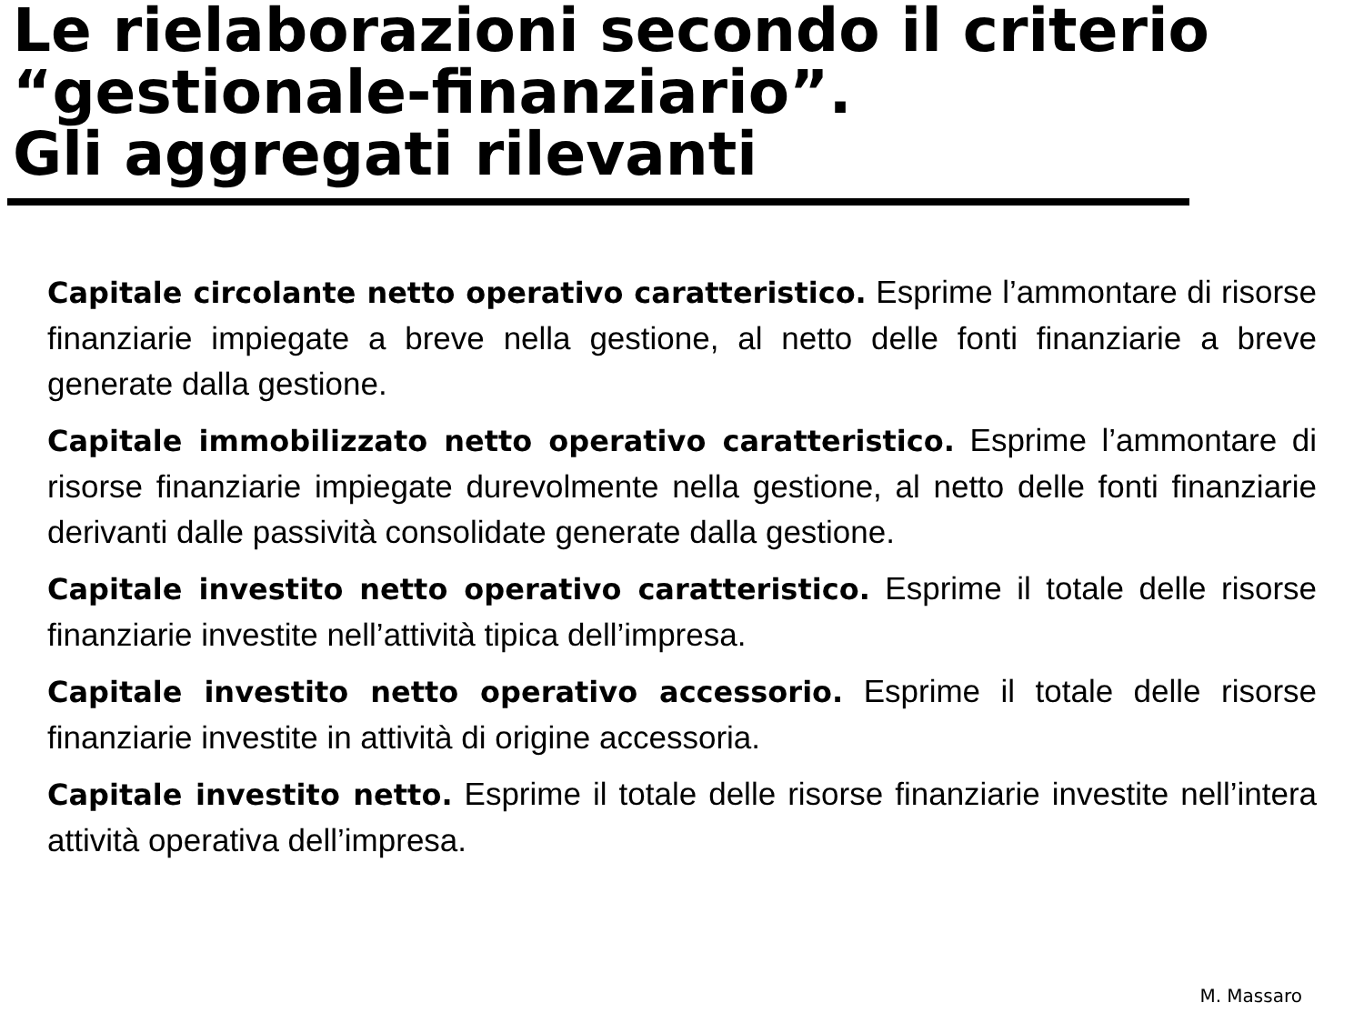Le rielaborazioni secondo il criterio “gestionale-finanziario”.
Gli aggregati rilevanti
Capitale circolante netto operativo caratteristico. Esprime l’ammontare di risorse finanziarie impiegate a breve nella gestione, al netto delle fonti finanziarie a breve generate dalla gestione.
Capitale immobilizzato netto operativo caratteristico. Esprime l’ammontare di risorse finanziarie impiegate durevolmente nella gestione, al netto delle fonti finanziarie derivanti dalle passività consolidate generate dalla gestione.
Capitale investito netto operativo caratteristico. Esprime il totale delle risorse finanziarie investite nell’attività tipica dell’impresa.
Capitale investito netto operativo accessorio. Esprime il totale delle risorse finanziarie investite in attività di origine accessoria.
Capitale investito netto. Esprime il totale delle risorse finanziarie investite nell’intera attività operativa dell’impresa.
M. Massaro